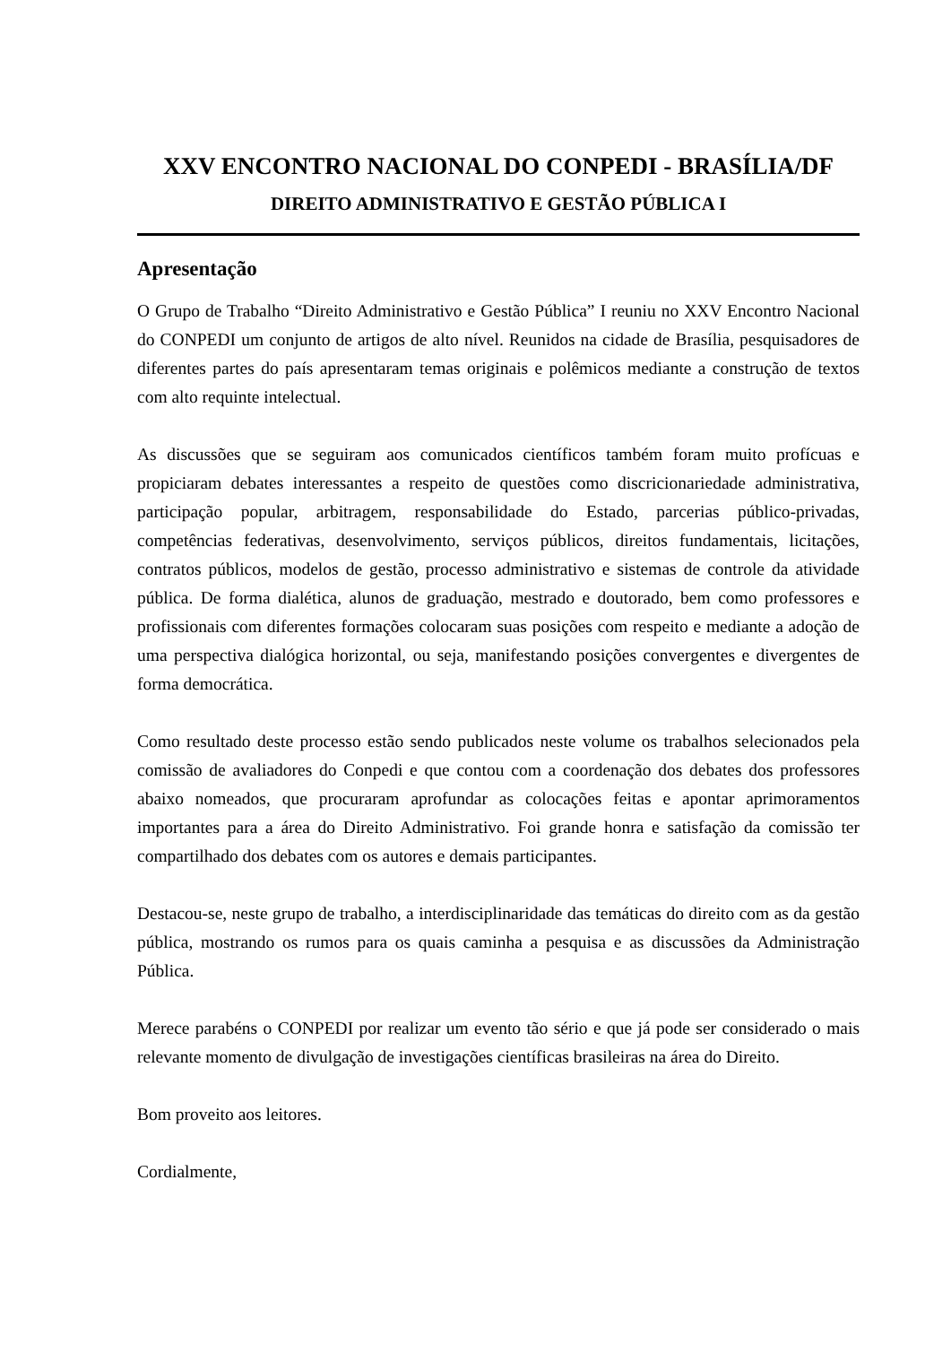XXV ENCONTRO NACIONAL DO CONPEDI - BRASÍLIA/DF
DIREITO ADMINISTRATIVO E GESTÃO PÚBLICA I
Apresentação
O Grupo de Trabalho “Direito Administrativo e Gestão Pública” I reuniu no XXV Encontro Nacional do CONPEDI um conjunto de artigos de alto nível. Reunidos na cidade de Brasília, pesquisadores de diferentes partes do país apresentaram temas originais e polêmicos mediante a construção de textos com alto requinte intelectual.
As discussões que se seguiram aos comunicados científicos também foram muito profícuas e propiciaram debates interessantes a respeito de questões como discricionariedade administrativa, participação popular, arbitragem, responsabilidade do Estado, parcerias público-privadas, competências federativas, desenvolvimento, serviços públicos, direitos fundamentais, licitações, contratos públicos, modelos de gestão, processo administrativo e sistemas de controle da atividade pública. De forma dialética, alunos de graduação, mestrado e doutorado, bem como professores e profissionais com diferentes formações colocaram suas posições com respeito e mediante a adoção de uma perspectiva dialógica horizontal, ou seja, manifestando posições convergentes e divergentes de forma democrática.
Como resultado deste processo estão sendo publicados neste volume os trabalhos selecionados pela comissão de avaliadores do Conpedi e que contou com a coordenação dos debates dos professores abaixo nomeados, que procuraram aprofundar as colocações feitas e apontar aprimoramentos importantes para a área do Direito Administrativo. Foi grande honra e satisfação da comissão ter compartilhado dos debates com os autores e demais participantes.
Destacou-se, neste grupo de trabalho, a interdisciplinaridade das temáticas do direito com as da gestão pública, mostrando os rumos para os quais caminha a pesquisa e as discussões da Administração Pública.
Merece parabéns o CONPEDI por realizar um evento tão sério e que já pode ser considerado o mais relevante momento de divulgação de investigações científicas brasileiras na área do Direito.
Bom proveito aos leitores.
Cordialmente,